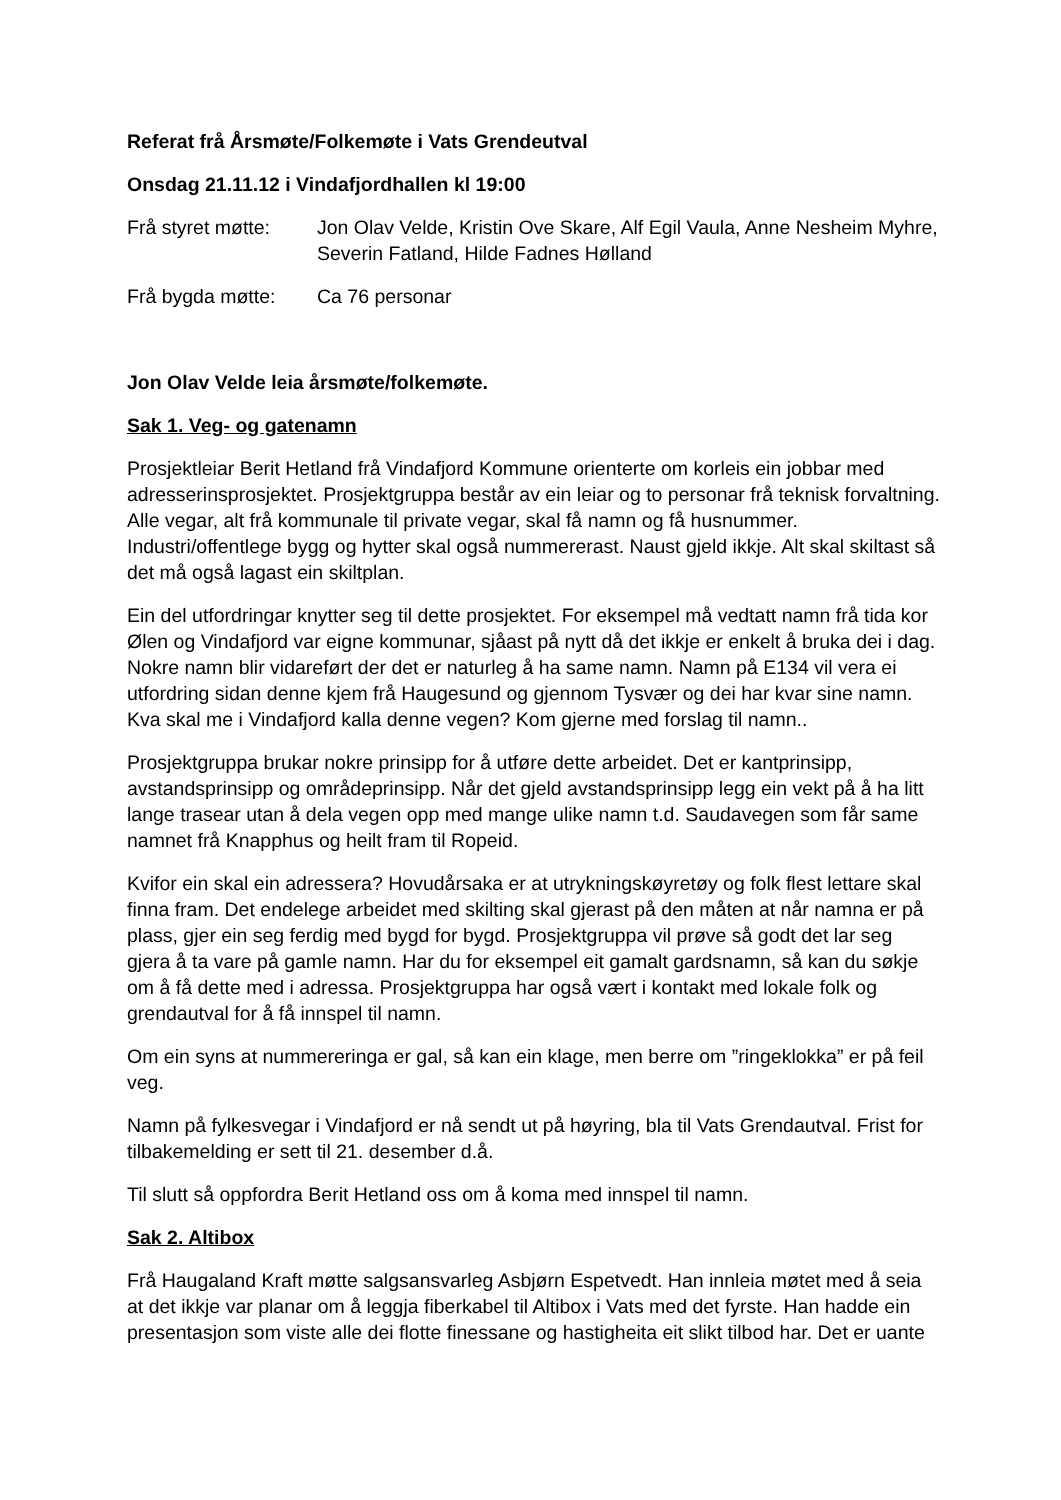Referat frå Årsmøte/Folkemøte i Vats Grendeutval
Onsdag 21.11.12 i Vindafjordhallen kl 19:00
Frå styret møtte:
Jon Olav Velde, Kristin Ove Skare, Alf Egil Vaula, Anne Nesheim Myhre, Severin Fatland, Hilde Fadnes Hølland
Frå bygda møtte: Ca 76 personar
Jon Olav Velde leia årsmøte/folkemøte.
Sak 1. Veg- og gatenamn
Prosjektleiar Berit Hetland frå Vindafjord Kommune orienterte om korleis ein jobbar med adresserinsprosjektet. Prosjektgruppa består av ein leiar og to personar frå teknisk forvaltning. Alle vegar, alt frå kommunale til private vegar, skal få namn og få husnummer. Industri/offentlege bygg og hytter skal også nummererast. Naust gjeld ikkje. Alt skal skiltast så det må også lagast ein skiltplan.
Ein del utfordringar knytter seg til dette prosjektet. For eksempel må vedtatt namn frå tida kor Ølen og Vindafjord var eigne kommunar, sjåast på nytt då det ikkje er enkelt å bruka dei i dag. Nokre namn blir vidareført der det er naturleg å ha same namn. Namn på E134 vil vera ei utfordring sidan denne kjem frå Haugesund og gjennom Tysvær og dei har kvar sine namn. Kva skal me i Vindafjord kalla denne vegen? Kom gjerne med forslag til namn..
Prosjektgruppa brukar nokre prinsipp for å utføre dette arbeidet. Det er kantprinsipp, avstandsprinsipp og områdeprinsipp. Når det gjeld avstandsprinsipp legg ein vekt på å ha litt lange trasear utan å dela vegen opp med mange ulike namn t.d. Saudavegen som får same namnet frå Knapphus og heilt fram til Ropeid.
Kvifor ein skal ein adressera? Hovudårsaka er at utrykningskøyretøy og folk flest lettare skal finna fram. Det endelege arbeidet med skilting skal gjerast på den måten at når namna er på plass, gjer ein seg ferdig med bygd for bygd. Prosjektgruppa vil prøve så godt det lar seg gjera å ta vare på gamle namn. Har du for eksempel eit gamalt gardsnamn, så kan du søkje om å få dette med i adressa. Prosjektgruppa har også vært i kontakt med lokale folk og grendautval for å få innspel til namn.
Om ein syns at nummereringa er gal, så kan ein klage, men berre om ”ringeklokka” er på feil veg.
Namn på fylkesvegar i Vindafjord er nå sendt ut på høyring, bla til Vats Grendautval. Frist for tilbakemelding er sett til 21. desember d.å.
Til slutt så oppfordra Berit Hetland oss om å koma med innspel til namn.
Sak 2. Altibox
Frå Haugaland Kraft møtte salgsansvarleg Asbjørn Espetvedt. Han innleia møtet med å seia at det ikkje var planar om å leggja fiberkabel til Altibox i Vats med det fyrste. Han hadde ein presentasjon som viste alle dei flotte finessane og hastigheita eit slikt tilbod har. Det er uante